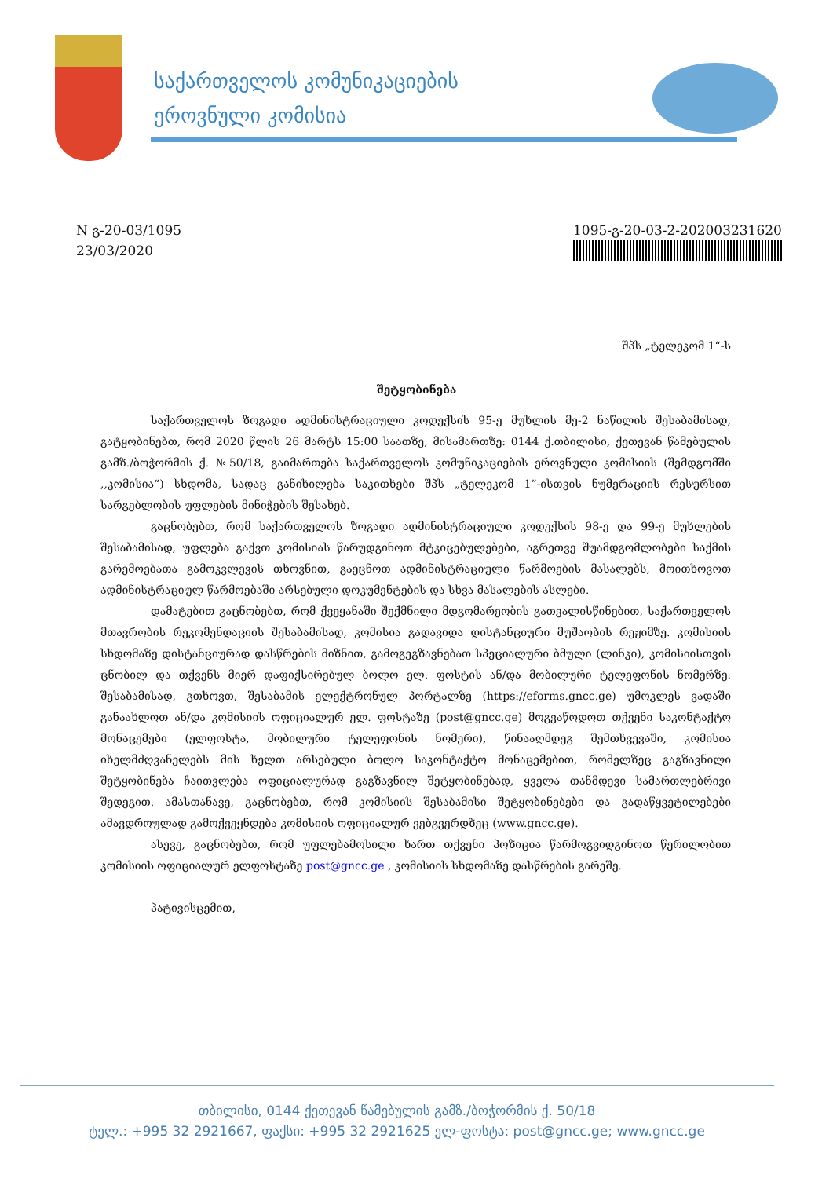საქართველოს კომუნიკაციების
ეროვნული კომისია
N გ-20-03/1095
23/03/2020
1095-გ-20-03-2-202003231620
შპს „ტელეკომ 1“-ს
შეტყობინება
საქართველოს ზოგადი ადმინისტრაციული კოდექსის 95-ე მუხლის მე-2 ნაწილის შესაბამისად, გატყობინებთ, რომ 2020 წლის 26 მარტს 15:00 საათზე, მისამართზე: 0144 ქ.თბილისი, ქეთევან წამებულის გამზ./ბოჭორმის ქ. №50/18, გაიმართება საქართველოს კომუნიკაციების ეროვნული კომისიის (შემდგომში ,,კომისია“) სხდომა, სადაც განიხილება საკითხები შპს „ტელეკომ 1”-ისთვის ნუმერაციის რესურსით სარგებლობის უფლების მინიჭების შესახებ.
გაცნობებთ, რომ საქართველოს ზოგადი ადმინისტრაციული კოდექსის 98-ე და 99-ე მუხლების შესაბამისად, უფლება გაქვთ კომისიას წარუდგინოთ მტკიცებულებები, აგრეთვე შუამდგომლობები საქმის გარემოებათა გამოკვლევის თხოვნით, გაეცნოთ ადმინისტრაციული წარმოების მასალებს, მოითხოვოთ ადმინისტრაციულ წარმოებაში არსებული დოკუმენტების და სხვა მასალების ასლები.
დამატებით გაცნობებთ, რომ ქვეყანაში შექმნილი მდგომარეობის გათვალისწინებით, საქართველოს მთავრობის რეკომენდაციის შესაბამისად, კომისია გადავიდა დისტანციური მუშაობის რეჟიმზე. კომისიის სხდომაზე დისტანციურად დასწრების მიზნით, გამოგეგზავნებათ სპეციალური ბმული (ლინკი), კომისიისთვის ცნობილ და თქვენს მიერ დაფიქსირებულ ბოლო ელ. ფოსტის ან/და მობილური ტელეფონის ნომერზე. შესაბამისად, გთხოვთ, შესაბამის ელექტრონულ პორტალზე (https://eforms.gncc.ge) უმოკლეს ვადაში განაახლოთ ან/და კომისიის ოფიციალურ ელ. ფოსტაზე (post@gncc.ge) მოგვაწოდოთ თქვენი საკონტაქტო მონაცემები (ელფოსტა, მობილური ტელეფონის ნომერი), წინააღმდეგ შემთხვევაში, კომისია იხელმძღვანელებს მის ხელთ არსებული ბოლო საკონტაქტო მონაცემებით, რომელზეც გაგზავნილი შეტყობინება ჩაითვლება ოფიციალურად გაგზავნილ შეტყობინებად, ყველა თანმდევი სამართლებრივი შედეგით. ამასთანავე, გაცნობებთ, რომ კომისიის შესაბამისი შეტყობინებები და გადაწყვეტილებები ამავდროულად გამოქვეყნდება კომისიის ოფიციალურ ვებგვერდზეც (www.gncc.ge).
ასევე, გაცნობებთ, რომ უფლებამოსილი ხართ თქვენი პოზიცია წარმოგვიდგინოთ წერილობით კომისიის ოფიციალურ ელფოსტაზე post@gncc.ge , კომისიის სხდომაზე დასწრების გარეშე.
პატივისცემით,
თბილისი, 0144 ქეთევან წამებულის გამზ./ბოჭორმის ქ. 50/18
ტელ.: +995 32 2921667, ფაქსი: +995 32 2921625 ელ-ფოსტა: post@gncc.ge; www.gncc.ge